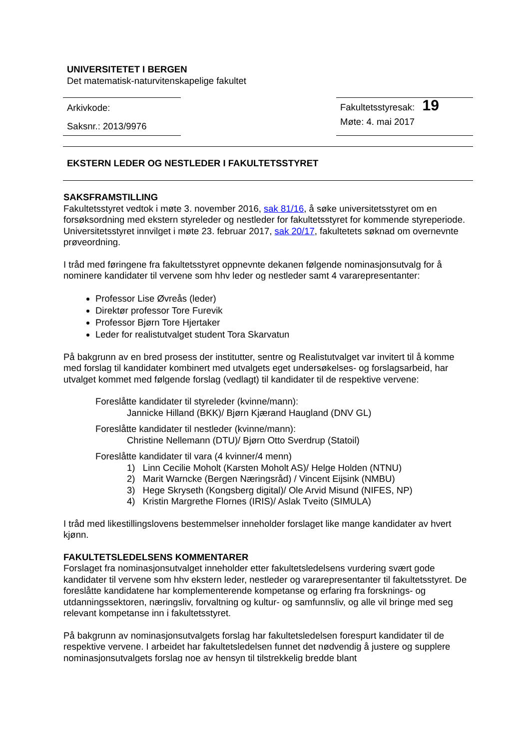UNIVERSITETET I BERGEN
Det matematisk-naturvitenskapelige fakultet
Arkivkode:
Saksnr.: 2013/9976
Fakultetsstyresak: 19
Møte: 4. mai 2017
EKSTERN LEDER OG NESTLEDER I FAKULTETSSTYRET
SAKSFRAMSTILLING
Fakultetsstyret vedtok i møte 3. november 2016, sak 81/16, å søke universitetsstyret om en forsøksordning med ekstern styreleder og nestleder for fakultetsstyret for kommende styreperiode. Universitetsstyret innvilget i møte 23. februar 2017, sak 20/17, fakultetets søknad om overnevnte prøveordning.
I tråd med føringene fra fakultetsstyret oppnevnte dekanen følgende nominasjonsutvalg for å nominere kandidater til vervene som hhv leder og nestleder samt 4 vararepresentanter:
Professor Lise Øvreås (leder)
Direktør professor Tore Furevik
Professor Bjørn Tore Hjertaker
Leder for realistutvalget student Tora Skarvatun
På bakgrunn av en bred prosess der institutter, sentre og Realistutvalget var invitert til å komme med forslag til kandidater kombinert med utvalgets eget undersøkelses- og forslagsarbeid, har utvalget kommet med følgende forslag (vedlagt) til kandidater til de respektive vervene:
Foreslåtte kandidater til styreleder (kvinne/mann):
Jannicke Hilland (BKK)/ Bjørn Kjærand Haugland (DNV GL)
Foreslåtte kandidater til nestleder (kvinne/mann):
Christine Nellemann (DTU)/ Bjørn Otto Sverdrup (Statoil)
Foreslåtte kandidater til vara (4 kvinner/4 menn)
1) Linn Cecilie Moholt (Karsten Moholt AS)/ Helge Holden (NTNU)
2) Marit Warncke (Bergen Næringsråd) / Vincent Eijsink (NMBU)
3) Hege Skryseth (Kongsberg digital)/ Ole Arvid Misund (NIFES, NP)
4) Kristin Margrethe Flornes (IRIS)/ Aslak Tveito (SIMULA)
I tråd med likestillingslovens bestemmelser inneholder forslaget like mange kandidater av hvert kjønn.
FAKULTETSLEDELSENS KOMMENTARER
Forslaget fra nominasjonsutvalget inneholder etter fakultetsledelsens vurdering svært gode kandidater til vervene som hhv ekstern leder, nestleder og vararepresentanter til fakultetsstyret. De foreslåtte kandidatene har komplementerende kompetanse og erfaring fra forsknings- og utdanningssektoren, næringsliv, forvaltning og kultur- og samfunnsliv, og alle vil bringe med seg relevant kompetanse inn i fakultetsstyret.
På bakgrunn av nominasjonsutvalgets forslag har fakultetsledelsen forespurt kandidater til de respektive vervene. I arbeidet har fakultetsledelsen funnet det nødvendig å justere og supplere nominasjonsutvalgets forslag noe av hensyn til tilstrekkelig bredde blant